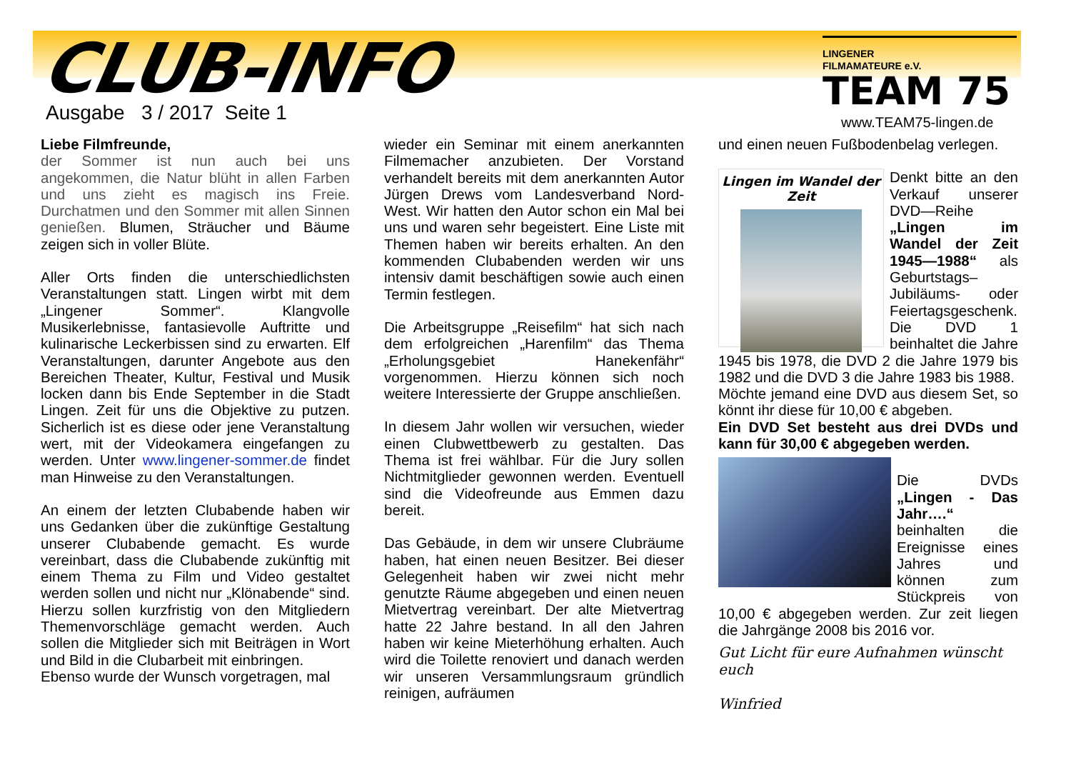CLUB-INFO
Ausgabe 3 / 2017 Seite 1
LINGENER
FILMAMATEURE e.V.
TEAM 75
www.TEAM75-lingen.de
Liebe Filmfreunde,
der Sommer ist nun auch bei uns angekommen, die Natur blüht in allen Farben und uns zieht es magisch ins Freie. Durchatmen und den Sommer mit allen Sinnen genießen. Blumen, Sträucher und Bäume zeigen sich in voller Blüte.
Aller Orts finden die unterschiedlichsten Veranstaltungen statt. Lingen wirbt mit dem „Lingener Sommer“. Klangvolle Musikerlebnisse, fantasievolle Auftritte und kulinarische Leckerbissen sind zu erwarten. Elf Veranstaltungen, darunter Angebote aus den Bereichen Theater, Kultur, Festival und Musik locken dann bis Ende September in die Stadt Lingen. Zeit für uns die Objektive zu putzen. Sicherlich ist es diese oder jene Veranstaltung wert, mit der Videokamera eingefangen zu werden. Unter www.lingener-sommer.de findet man Hinweise zu den Veranstaltungen.
An einem der letzten Clubabende haben wir uns Gedanken über die zukünftige Gestaltung unserer Clubabende gemacht. Es wurde vereinbart, dass die Clubabende zukünftig mit einem Thema zu Film und Video gestaltet werden sollen und nicht nur „Klönabende“ sind. Hierzu sollen kurzfristig von den Mitgliedern Themenvorschläge gemacht werden. Auch sollen die Mitglieder sich mit Beiträgen in Wort und Bild in die Clubarbeit mit einbringen.
Ebenso wurde der Wunsch vorgetragen, mal
wieder ein Seminar mit einem anerkannten Filmemacher anzubieten. Der Vorstand verhandelt bereits mit dem anerkannten Autor Jürgen Drews vom Landesverband Nord-West. Wir hatten den Autor schon ein Mal bei uns und waren sehr begeistert. Eine Liste mit Themen haben wir bereits erhalten. An den kommenden Clubabenden werden wir uns intensiv damit beschäftigen sowie auch einen Termin festlegen.
Die Arbeitsgruppe „Reisefilm“ hat sich nach dem erfolgreichen „Harenfilm“ das Thema „Erholungsgebiet Hanekenfähr“ vorgenommen. Hierzu können sich noch weitere Interessierte der Gruppe anschließen.
In diesem Jahr wollen wir versuchen, wieder einen Clubwettbewerb zu gestalten. Das Thema ist frei wählbar. Für die Jury sollen Nichtmitglieder gewonnen werden. Eventuell sind die Videofreunde aus Emmen dazu bereit.
Das Gebäude, in dem wir unsere Clubräume haben, hat einen neuen Besitzer. Bei dieser Gelegenheit haben wir zwei nicht mehr genutzte Räume abgegeben und einen neuen Mietvertrag vereinbart. Der alte Mietvertrag hatte 22 Jahre bestand. In all den Jahren haben wir keine Mieterhöhung erhalten. Auch wird die Toilette renoviert und danach werden wir unseren Versammlungsraum gründlich reinigen, aufräumen
und einen neuen Fußbodenbelag verlegen.
Lingen im Wandel der Zeit
Denkt bitte an den Verkauf unserer DVD—Reihe „Lingen im Wandel der Zeit 1945—1988“ als Geburtstags– Jubiläums- oder Feiertagsgeschenk. Die DVD 1 beinhaltet die Jahre 1945 bis 1978, die DVD 2 die Jahre 1979 bis 1982 und die DVD 3 die Jahre 1983 bis 1988.
Möchte jemand eine DVD aus diesem Set, so könnt ihr diese für 10,00 € abgeben.
Ein DVD Set besteht aus drei DVDs und kann für 30,00 € abgegeben werden.
Die DVDs „Lingen - Das Jahr….“ beinhalten die Ereignisse eines Jahres und können zum Stückpreis von 10,00 € abgegeben werden. Zur zeit liegen die Jahrgänge 2008 bis 2016 vor.
Gut Licht für eure Aufnahmen wünscht euch
Winfried